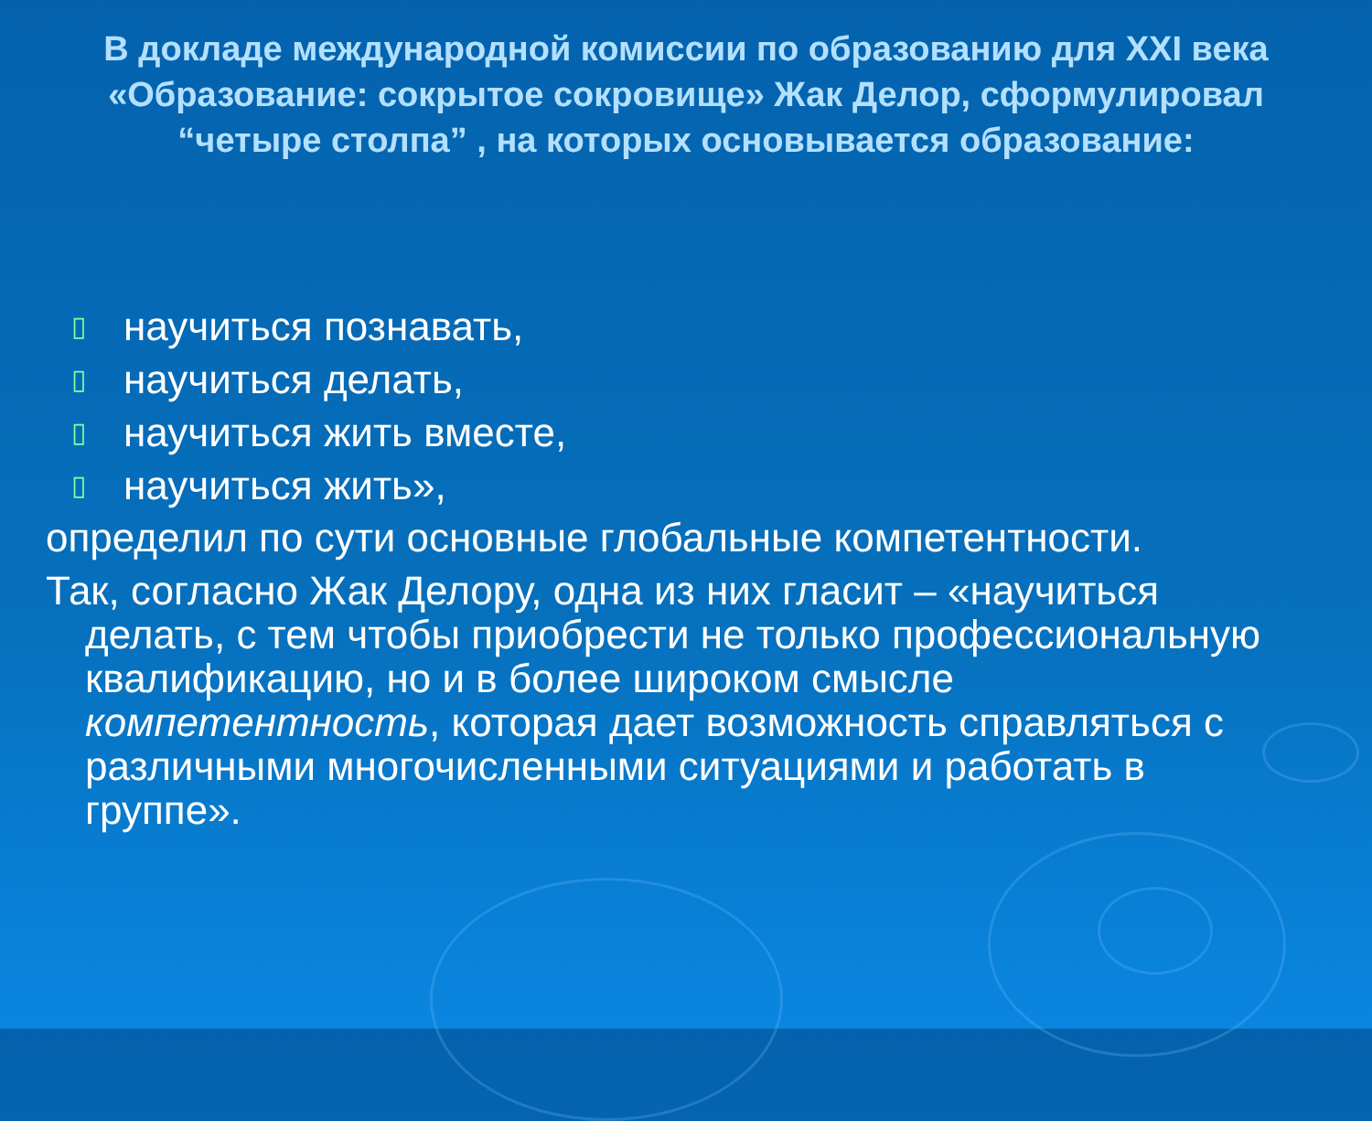В докладе международной комиссии по образованию для XXI века «Образование: сокрытое сокровище» Жак Делор, сформулировал “четыре столпа” , на которых основывается образование:
▯ научиться познавать,
▯ научиться делать,
▯ научиться жить вместе,
▯ научиться жить»,
определил по сути основные глобальные компетентности.
Так, согласно Жак Делору, одна из них гласит – «научиться делать, с тем чтобы приобрести не только профессиональную квалификацию, но и в более широком смысле компетентность, которая дает возможность справляться с различными многочисленными ситуациями и работать в группе».